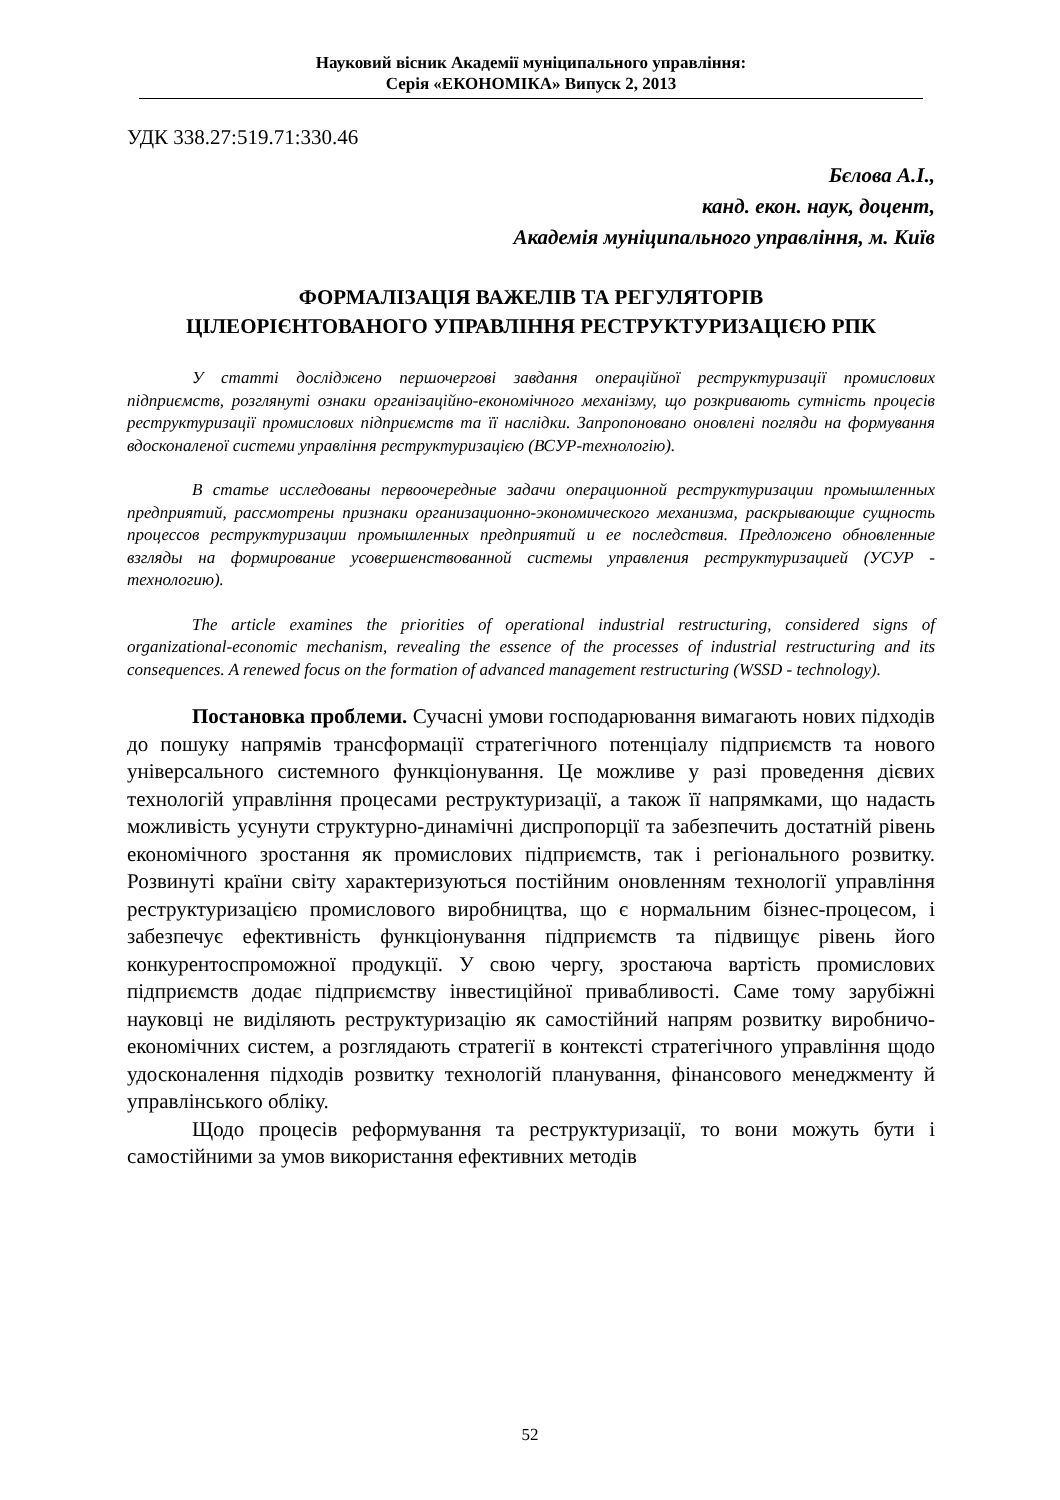Науковий вісник Академії муніципального управління:
Серія «ЕКОНОМІКА» Випуск 2, 2013
УДК 338.27:519.71:330.46
Бєлова А.І.,
канд. екон. наук, доцент,
Академія муніципального управління, м. Київ
ФОРМАЛІЗАЦІЯ ВАЖЕЛІВ ТА РЕГУЛЯТОРІВ
ЦІЛЕОРІЄНТОВАНОГО УПРАВЛІННЯ РЕСТРУКТУРИЗАЦІЄЮ РПК
У статті досліджено першочергові завдання операційної реструктуризації промислових підприємств, розглянуті ознаки організаційно-економічного механізму, що розкривають сутність процесів реструктуризації промислових підприємств та її наслідки. Запропоновано оновлені погляди на формування вдосконаленої системи управління реструктуризацією (ВСУР-технологію).
В статье исследованы первоочередные задачи операционной реструктуризации промышленных предприятий, рассмотрены признаки организационно-экономического механизма, раскрывающие сущность процессов реструктуризации промышленных предприятий и ее последствия. Предложено обновленные взгляды на формирование усовершенствованной системы управления реструктуризацией (УСУР - технологию).
The article examines the priorities of operational industrial restructuring, considered signs of organizational-economic mechanism, revealing the essence of the processes of industrial restructuring and its consequences. A renewed focus on the formation of advanced management restructuring (WSSD - technology).
Постановка проблеми. Сучасні умови господарювання вимагають нових підходів до пошуку напрямів трансформації стратегічного потенціалу підприємств та нового універсального системного функціонування. Це можливе у разі проведення дієвих технологій управління процесами реструктуризації, а також її напрямками, що надасть можливість усунути структурно-динамічні диспропорції та забезпечить достатній рівень економічного зростання як промислових підприємств, так і регіонального розвитку. Розвинуті країни світу характеризуються постійним оновленням технології управління реструктуризацією промислового виробництва, що є нормальним бізнес-процесом, і забезпечує ефективність функціонування підприємств та підвищує рівень його конкурентоспроможної продукції. У свою чергу, зростаюча вартість промислових підприємств додає підприємству інвестиційної привабливості. Саме тому зарубіжні науковці не виділяють реструктуризацію як самостійний напрям розвитку виробничо-економічних систем, а розглядають стратегії в контексті стратегічного управління щодо удосконалення підходів розвитку технологій планування, фінансового менеджменту й управлінського обліку.
Щодо процесів реформування та реструктуризації, то вони можуть бути і самостійними за умов використання ефективних методів
52